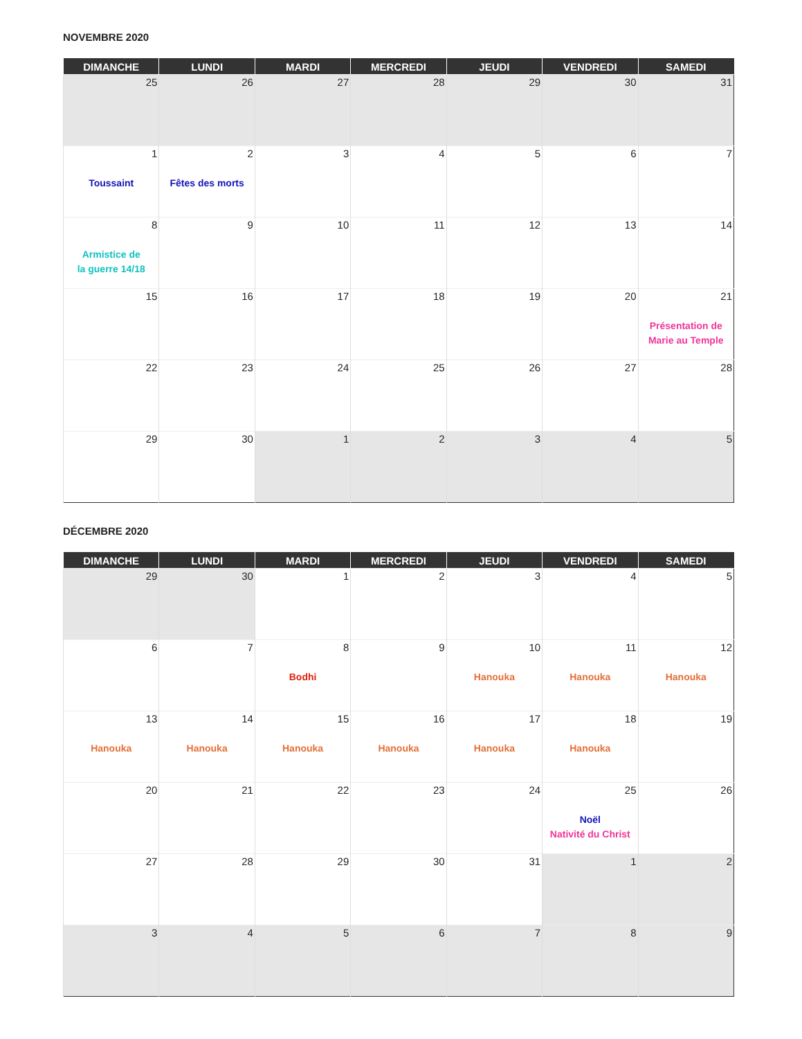NOVEMBRE 2020
| DIMANCHE | LUNDI | MARDI | MERCREDI | JEUDI | VENDREDI | SAMEDI |
| --- | --- | --- | --- | --- | --- | --- |
| 25 | 26 | 27 | 28 | 29 | 30 | 31 |
| 1 Toussaint | 2 Fêtes des morts | 3 | 4 | 5 | 6 | 7 |
| 8 Armistice de la guerre 14/18 | 9 | 10 | 11 | 12 | 13 | 14 |
| 15 | 16 | 17 | 18 | 19 | 20 | 21 Présentation de Marie au Temple |
| 22 | 23 | 24 | 25 | 26 | 27 | 28 |
| 29 | 30 | 1 | 2 | 3 | 4 | 5 |
DÉCEMBRE 2020
| DIMANCHE | LUNDI | MARDI | MERCREDI | JEUDI | VENDREDI | SAMEDI |
| --- | --- | --- | --- | --- | --- | --- |
| 29 | 30 | 1 | 2 | 3 | 4 | 5 |
| 6 | 7 | 8 Bodhi | 9 | 10 Hanouka | 11 Hanouka | 12 Hanouka |
| 13 Hanouka | 14 Hanouka | 15 Hanouka | 16 Hanouka | 17 Hanouka | 18 Hanouka | 19 |
| 20 | 21 | 22 | 23 | 24 | 25 Noël Nativité du Christ | 26 |
| 27 | 28 | 29 | 30 | 31 | 1 | 2 |
| 3 | 4 | 5 | 6 | 7 | 8 | 9 |